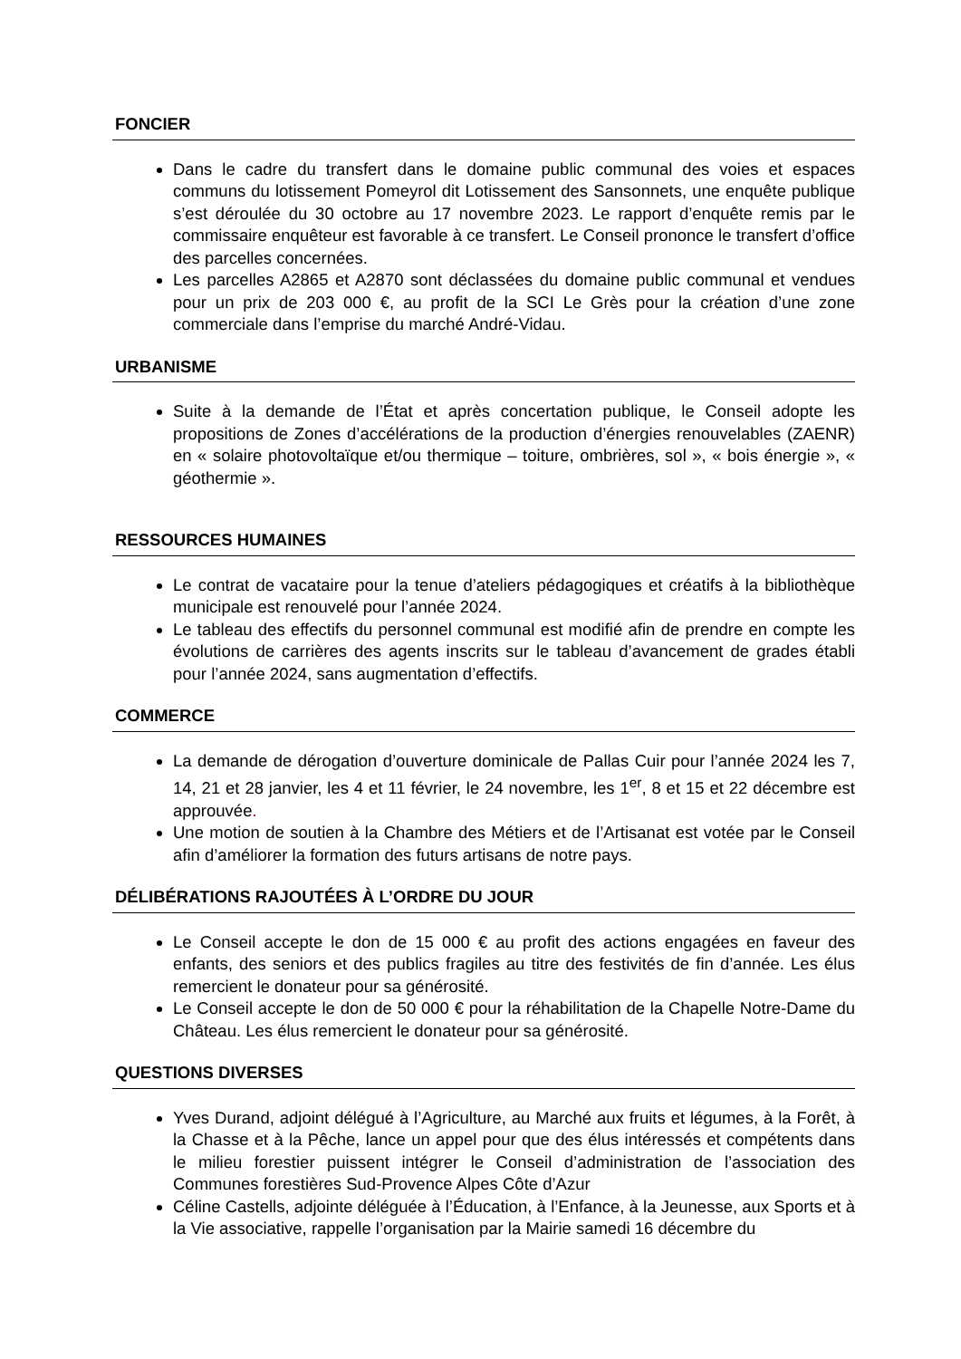FONCIER
Dans le cadre du transfert dans le domaine public communal des voies et espaces communs du lotissement Pomeyrol dit Lotissement des Sansonnets, une enquête publique s’est déroulée du 30 octobre au 17 novembre 2023. Le rapport d’enquête remis par le commissaire enquêteur est favorable à ce transfert. Le Conseil prononce le transfert d’office des parcelles concernées.
Les parcelles A2865 et A2870 sont déclassées du domaine public communal et vendues pour un prix de 203 000 €, au profit de la SCI Le Grès pour la création d’une zone commerciale dans l’emprise du marché André-Vidau.
URBANISME
Suite à la demande de l’État et après concertation publique, le Conseil adopte les propositions de Zones d’accélérations de la production d’énergies renouvelables (ZAENR) en « solaire photovoltaïque et/ou thermique – toiture, ombrières, sol », « bois énergie », « géothermie ».
RESSOURCES HUMAINES
Le contrat de vacataire pour la tenue d’ateliers pédagogiques et créatifs à la bibliothèque municipale est renouvelé pour l’année 2024.
Le tableau des effectifs du personnel communal est modifié afin de prendre en compte les évolutions de carrières des agents inscrits sur le tableau d’avancement de grades établi pour l’année 2024, sans augmentation d’effectifs.
COMMERCE
La demande de dérogation d’ouverture dominicale de Pallas Cuir pour l’année 2024 les 7, 14, 21 et 28 janvier, les 4 et 11 février, le 24 novembre, les 1<sup>er</sup>, 8 et 15 et 22 décembre est approuvée.
Une motion de soutien à la Chambre des Métiers et de l’Artisanat est votée par le Conseil afin d’améliorer la formation des futurs artisans de notre pays.
DÉLIBÉRATIONS RAJOUTÉES À L’ORDRE DU JOUR
Le Conseil accepte le don de 15 000 € au profit des actions engagées en faveur des enfants, des seniors et des publics fragiles au titre des festivités de fin d’année. Les élus remercient le donateur pour sa générosité.
Le Conseil accepte le don de 50 000 € pour la réhabilitation de la Chapelle Notre-Dame du Château. Les élus remercient le donateur pour sa générosité.
QUESTIONS DIVERSES
Yves Durand, adjoint délégué à l’Agriculture, au Marché aux fruits et légumes, à la Forêt, à la Chasse et à la Pêche, lance un appel pour que des élus intéressés et compétents dans le milieu forestier puissent intégrer le Conseil d’administration de l’association des Communes forestières Sud-Provence Alpes Côte d’Azur
Céline Castells, adjointe déléguée à l’Éducation, à l’Enfance, à la Jeunesse, aux Sports et à la Vie associative, rappelle l’organisation par la Mairie samedi 16 décembre du